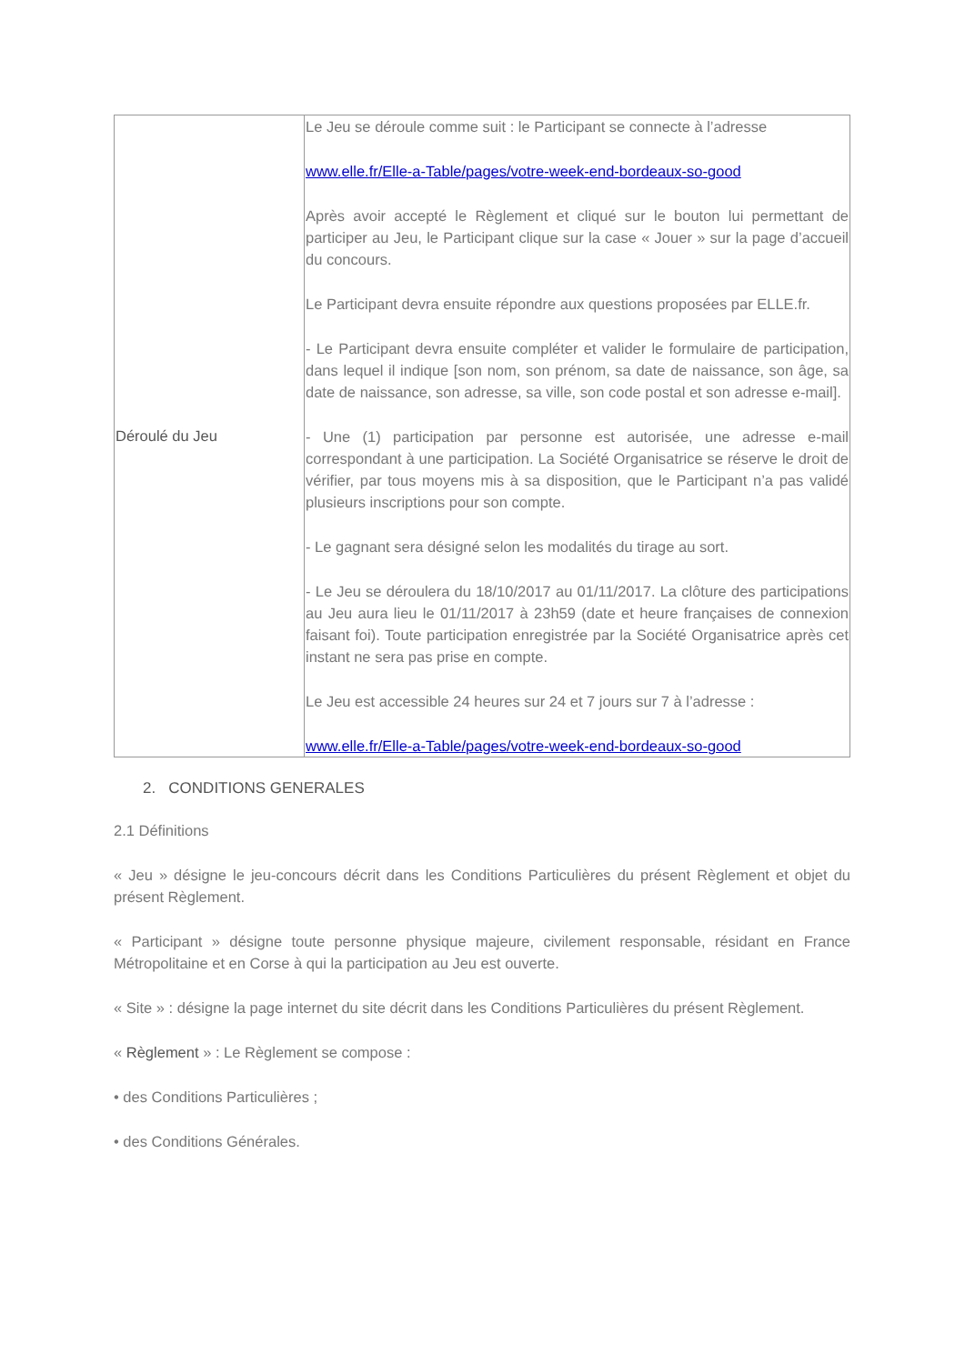| Déroulé du Jeu | Le Jeu se déroule comme suit : le Participant se connecte à l’adresse www.elle.fr/Elle-a-Table/pages/votre-week-end-bordeaux-so-good Après avoir accepté le Règlement et cliqué sur le bouton lui permettant de participer au Jeu, le Participant clique sur la case « Jouer » sur la page d’accueil du concours. Le Participant devra ensuite répondre aux questions proposées par ELLE.fr. - Le Participant devra ensuite compléter et valider le formulaire de participation, dans lequel il indique [son nom, son prénom, sa date de naissance, son âge, sa date de naissance, son adresse, sa ville, son code postal et son adresse e-mail]. - Une (1) participation par personne est autorisée, une adresse e-mail correspondant à une participation. La Société Organisatrice se réserve le droit de vérifier, par tous moyens mis à sa disposition, que le Participant n’a pas validé plusieurs inscriptions pour son compte. - Le gagnant sera désigné selon les modalités du tirage au sort. - Le Jeu se déroulera du 18/10/2017 au 01/11/2017. La clôture des participations au Jeu aura lieu le 01/11/2017 à 23h59 (date et heure françaises de connexion faisant foi). Toute participation enregistrée par la Société Organisatrice après cet instant ne sera pas prise en compte. Le Jeu est accessible 24 heures sur 24 et 7 jours sur 7 à l’adresse : www.elle.fr/Elle-a-Table/pages/votre-week-end-bordeaux-so-good |
2. CONDITIONS GENERALES
2.1 Définitions
« Jeu » désigne le jeu-concours décrit dans les Conditions Particulières du présent Règlement et objet du présent Règlement.
« Participant » désigne toute personne physique majeure, civilement responsable, résidant en France Métropolitaine et en Corse à qui la participation au Jeu est ouverte.
« Site » : désigne la page internet du site décrit dans les Conditions Particulières du présent Règlement.
« Règlement » : Le Règlement se compose :
• des Conditions Particulières ;
• des Conditions Générales.